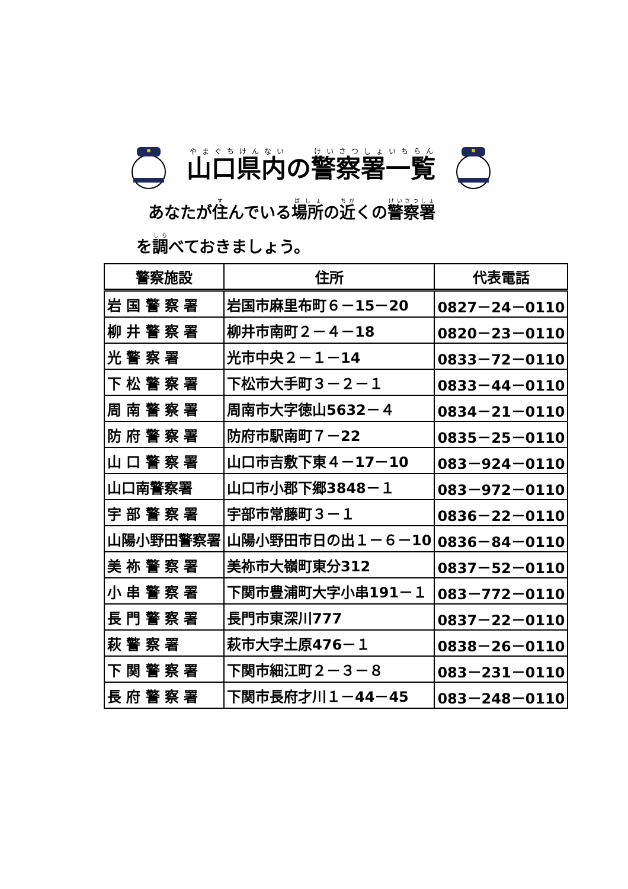山口県内の警察署一覧
あなたが住んでいる場所の近くの警察署
を調べておきましょう。
| 警察施設 | 住所 | 代表電話 |
| --- | --- | --- |
| 岩 国 警 察 署 | 岩国市麻里布町６－15－20 | 0827－24－0110 |
| 柳 井 警 察 署 | 柳井市南町２－４－18 | 0820－23－0110 |
| 光 警 察 署 | 光市中央２－１－14 | 0833－72－0110 |
| 下 松 警 察 署 | 下松市大手町３－２－１ | 0833－44－0110 |
| 周 南 警 察 署 | 周南市大字徳山5632－４ | 0834－21－0110 |
| 防 府 警 察 署 | 防府市駅南町７－22 | 0835－25－0110 |
| 山 口 警 察 署 | 山口市吉敷下東４－17－10 | 083－924－0110 |
| 山口南警察署 | 山口市小郡下郷3848－１ | 083－972－0110 |
| 宇 部 警 察 署 | 宇部市常藤町３－１ | 0836－22－0110 |
| 山陽小野田警察署 | 山陽小野田市日の出１－６－10 | 0836－84－0110 |
| 美 祢 警 察 署 | 美祢市大嶺町東分312 | 0837－52－0110 |
| 小 串 警 察 署 | 下関市豊浦町大字小串191－１ | 083－772－0110 |
| 長 門 警 察 署 | 長門市東深川777 | 0837－22－0110 |
| 萩 警 察 署 | 萩市大字土原476－１ | 0838－26－0110 |
| 下 関 警 察 署 | 下関市細江町２－３－８ | 083－231－0110 |
| 長 府 警 察 署 | 下関市長府才川１－44－45 | 083－248－0110 |